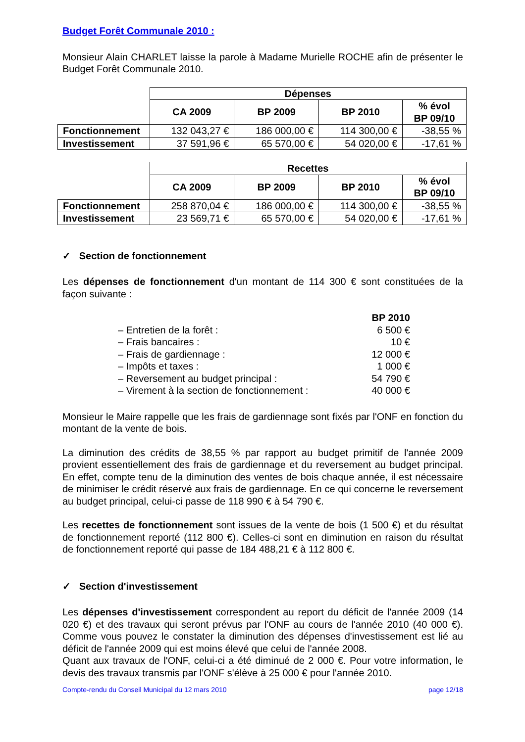Budget Forêt Communale 2010 :
Monsieur Alain CHARLET laisse la parole à Madame Murielle ROCHE afin de présenter le Budget Forêt Communale 2010.
| | Dépenses | | | |
| | CA 2009 | BP 2009 | BP 2010 | % évol BP 09/10 |
| Fonctionnement | 132 043,27 € | 186 000,00 € | 114 300,00 € | -38,55 % |
| Investissement | 37 591,96 € | 65 570,00 € | 54 020,00 € | -17,61 % |
| | Recettes | | | |
| | CA 2009 | BP 2009 | BP 2010 | % évol BP 09/10 |
| Fonctionnement | 258 870,04 € | 186 000,00 € | 114 300,00 € | -38,55 % |
| Investissement | 23 569,71 € | 65 570,00 € | 54 020,00 € | -17,61 % |
✓ Section de fonctionnement
Les dépenses de fonctionnement d'un montant de 114 300 € sont constituées de la façon suivante :
BP 2010
– Entretien de la forêt : 6 500 €
– Frais bancaires : 10 €
– Frais de gardiennage : 12 000 €
– Impôts et taxes : 1 000 €
– Reversement au budget principal : 54 790 €
– Virement à la section de fonctionnement : 40 000 €
Monsieur le Maire rappelle que les frais de gardiennage sont fixés par l'ONF en fonction du montant de la vente de bois.
La diminution des crédits de 38,55 % par rapport au budget primitif de l'année 2009 provient essentiellement des frais de gardiennage et du reversement au budget principal. En effet, compte tenu de la diminution des ventes de bois chaque année, il est nécessaire de minimiser le crédit réservé aux frais de gardiennage. En ce qui concerne le reversement au budget principal, celui-ci passe de 118 990 € à 54 790 €.
Les recettes de fonctionnement sont issues de la vente de bois (1 500 €) et du résultat de fonctionnement reporté (112 800 €). Celles-ci sont en diminution en raison du résultat de fonctionnement reporté qui passe de 184 488,21 € à 112 800 €.
✓ Section d'investissement
Les dépenses d'investissement correspondent au report du déficit de l'année 2009 (14 020 €) et des travaux qui seront prévus par l'ONF au cours de l'année 2010 (40 000 €). Comme vous pouvez le constater la diminution des dépenses d'investissement est lié au déficit de l'année 2009 qui est moins élevé que celui de l'année 2008.
Quant aux travaux de l'ONF, celui-ci a été diminué de 2 000 €. Pour votre information, le devis des travaux transmis par l'ONF s'élève à 25 000 € pour l'année 2010.
Compte-rendu du Conseil Municipal du 12 mars 2010 page 12/18